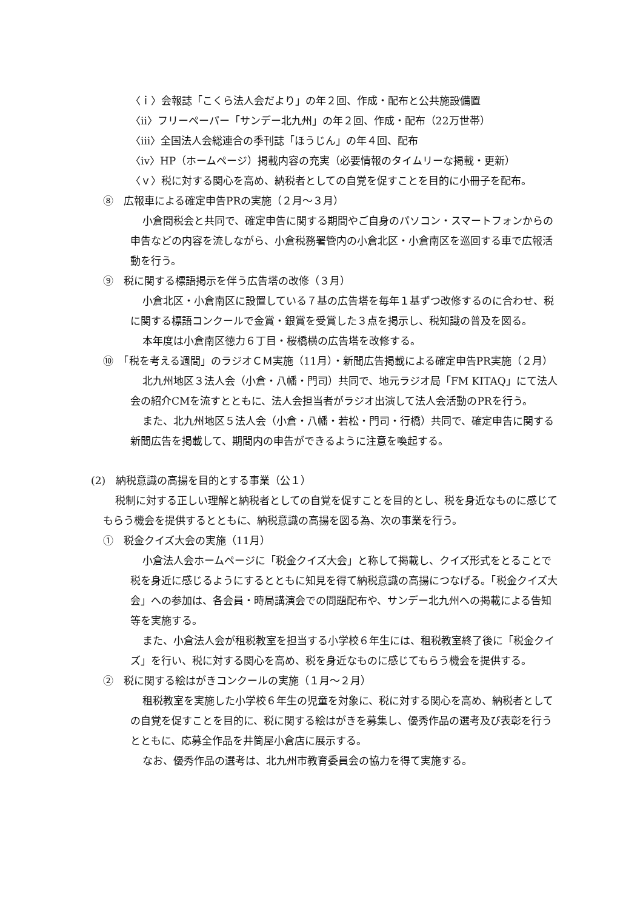〈ｉ〉会報誌「こくら法人会だより」の年２回、作成・配布と公共施設備置
〈ii〉フリーペーパー「サンデー北九州」の年２回、作成・配布（22万世帯）
〈iii〉全国法人会総連合の季刊誌「ほうじん」の年４回、配布
〈iv〉HP（ホームページ）掲載内容の充実（必要情報のタイムリーな掲載・更新）
〈ｖ〉税に対する関心を高め、納税者としての自覚を促すことを目的に小冊子を配布。
⑧　広報車による確定申告PRの実施（２月〜３月）
小倉間税会と共同で、確定申告に関する期間やご自身のパソコン・スマートフォンからの申告などの内容を流しながら、小倉税務署管内の小倉北区・小倉南区を巡回する車で広報活動を行う。
⑨　税に関する標語掲示を伴う広告塔の改修（３月）
小倉北区・小倉南区に設置している７基の広告塔を毎年１基ずつ改修するのに合わせ、税に関する標語コンクールで金賞・銀賞を受賞した３点を掲示し、税知識の普及を図る。
本年度は小倉南区徳力６丁目・桜橋横の広告塔を改修する。
⑩　「税を考える週間」のラジオＣＭ実施（11月）・新聞広告掲載による確定申告PR実施（２月）
北九州地区３法人会（小倉・八幡・門司）共同で、地元ラジオ局「FM KITAQ」にて法人会の紹介CMを流すとともに、法人会担当者がラジオ出演して法人会活動のPRを行う。
また、北九州地区５法人会（小倉・八幡・若松・門司・行橋）共同で、確定申告に関する新聞広告を掲載して、期間内の申告ができるように注意を喚起する。
(2)　納税意識の高揚を目的とする事業（公１）
税制に対する正しい理解と納税者としての自覚を促すことを目的とし、税を身近なものに感じてもらう機会を提供するとともに、納税意識の高揚を図る為、次の事業を行う。
①　税金クイズ大会の実施（11月）
小倉法人会ホームページに「税金クイズ大会」と称して掲載し、クイズ形式をとることで税を身近に感じるようにするとともに知見を得て納税意識の高揚につなげる。「税金クイズ大会」への参加は、各会員・時局講演会での問題配布や、サンデー北九州への掲載による告知等を実施する。
また、小倉法人会が租税教室を担当する小学校６年生には、租税教室終了後に「税金クイズ」を行い、税に対する関心を高め、税を身近なものに感じてもらう機会を提供する。
②　税に関する絵はがきコンクールの実施（１月〜２月）
租税教室を実施した小学校６年生の児童を対象に、税に対する関心を高め、納税者としての自覚を促すことを目的に、税に関する絵はがきを募集し、優秀作品の選考及び表彰を行うとともに、応募全作品を井筒屋小倉店に展示する。
なお、優秀作品の選考は、北九州市教育委員会の協力を得て実施する。